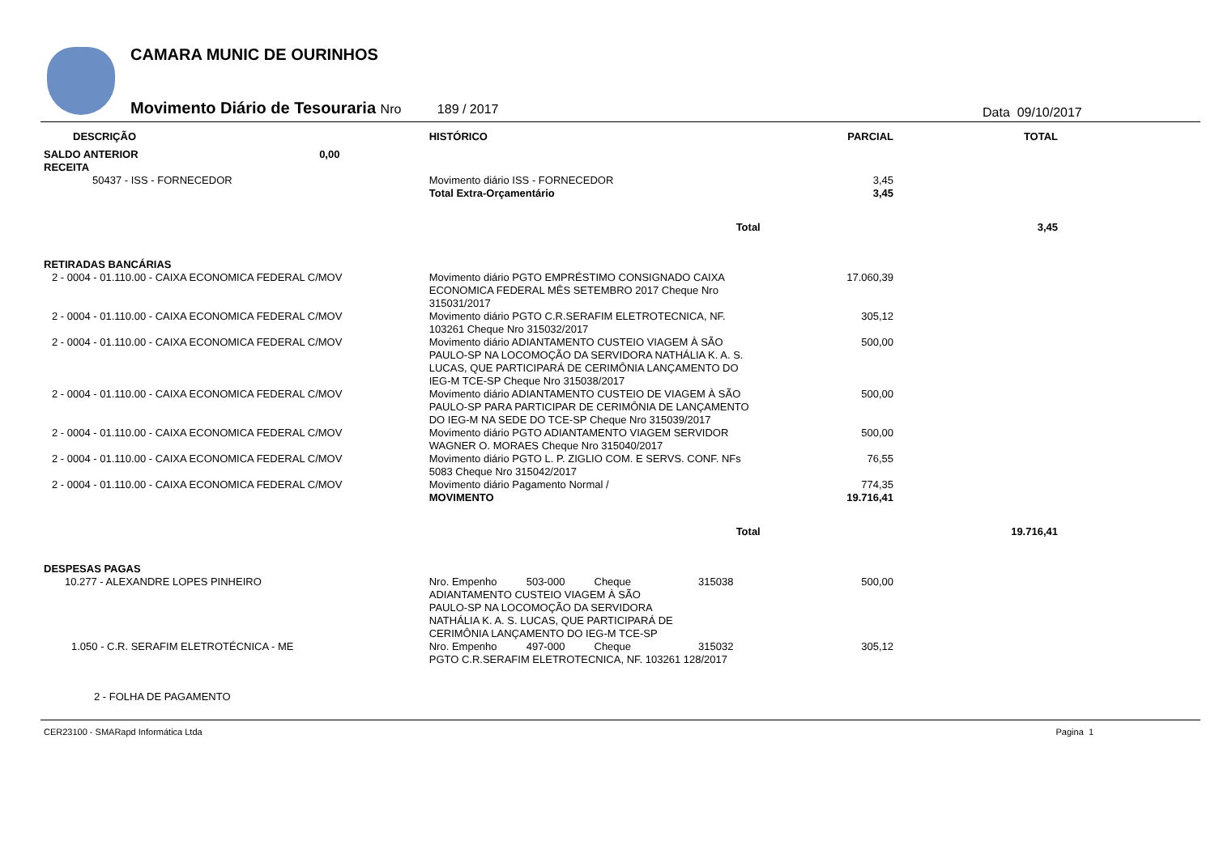CAMARA MUNIC DE OURINHOS
Movimento Diário de Tesouraria Nro 189 / 2017
Data 09/10/2017
| DESCRIÇÃO | HISTÓRICO | PARCIAL | TOTAL |
| --- | --- | --- | --- |
| SALDO ANTERIOR 0,00 | | | |
| RECEITA | | | |
| 50437 - ISS - FORNECEDOR | Movimento diário ISS - FORNECEDOR | 3,45 | |
| | Total Extra-Orçamentário | 3,45 | |
| | Total | | 3,45 |
| RETIRADAS BANCÁRIAS | | | |
| 2 - 0004 - 01.110.00 - CAIXA ECONOMICA FEDERAL C/MOV | Movimento diário PGTO EMPRÉSTIMO CONSIGNADO CAIXA ECONOMICA FEDERAL MÊS SETEMBRO 2017 Cheque Nro 315031/2017 | 17.060,39 | |
| 2 - 0004 - 01.110.00 - CAIXA ECONOMICA FEDERAL C/MOV | Movimento diário PGTO C.R.SERAFIM ELETROTECNICA, NF. 103261 Cheque Nro 315032/2017 | 305,12 | |
| 2 - 0004 - 01.110.00 - CAIXA ECONOMICA FEDERAL C/MOV | Movimento diário ADIANTAMENTO CUSTEIO VIAGEM À SÃO PAULO-SP NA LOCOMOÇÃO DA SERVIDORA NATHÁLIA K. A. S. LUCAS, QUE PARTICIPARÁ DE CERIMÔNIA LANÇAMENTO DO IEG-M TCE-SP Cheque Nro 315038/2017 | 500,00 | |
| 2 - 0004 - 01.110.00 - CAIXA ECONOMICA FEDERAL C/MOV | Movimento diário ADIANTAMENTO CUSTEIO DE VIAGEM À SÃO PAULO-SP PARA PARTICIPAR DE CERIMÔNIA DE LANÇAMENTO DO IEG-M NA SEDE DO TCE-SP Cheque Nro 315039/2017 | 500,00 | |
| 2 - 0004 - 01.110.00 - CAIXA ECONOMICA FEDERAL C/MOV | Movimento diário PGTO ADIANTAMENTO VIAGEM SERVIDOR WAGNER O. MORAES Cheque Nro 315040/2017 | 500,00 | |
| 2 - 0004 - 01.110.00 - CAIXA ECONOMICA FEDERAL C/MOV | Movimento diário PGTO L. P. ZIGLIO COM. E SERVS. CONF. NFs 5083 Cheque Nro 315042/2017 | 76,55 | |
| 2 - 0004 - 01.110.00 - CAIXA ECONOMICA FEDERAL C/MOV | Movimento diário Pagamento Normal / | 774,35 | |
| | MOVIMENTO | 19.716,41 | |
| | Total | | 19.716,41 |
| DESPESAS PAGAS | | | |
| 10.277 - ALEXANDRE LOPES PINHEIRO | Nro. Empenho 503-000 Cheque 315038 ADIANTAMENTO CUSTEIO VIAGEM À SÃO PAULO-SP NA LOCOMOÇÃO DA SERVIDORA NATHÁLIA K. A. S. LUCAS, QUE PARTICIPARÁ DE CERIMÔNIA LANÇAMENTO DO IEG-M TCE-SP | 500,00 | |
| 1.050 - C.R. SERAFIM ELETROTÉCNICA - ME | Nro. Empenho 497-000 Cheque 315032 PGTO C.R.SERAFIM ELETROTECNICA, NF. 103261 128/2017 | 305,12 | |
| 2 - FOLHA DE PAGAMENTO | | | |
CER23100 - SMARapd Informática Ltda Pagina 1